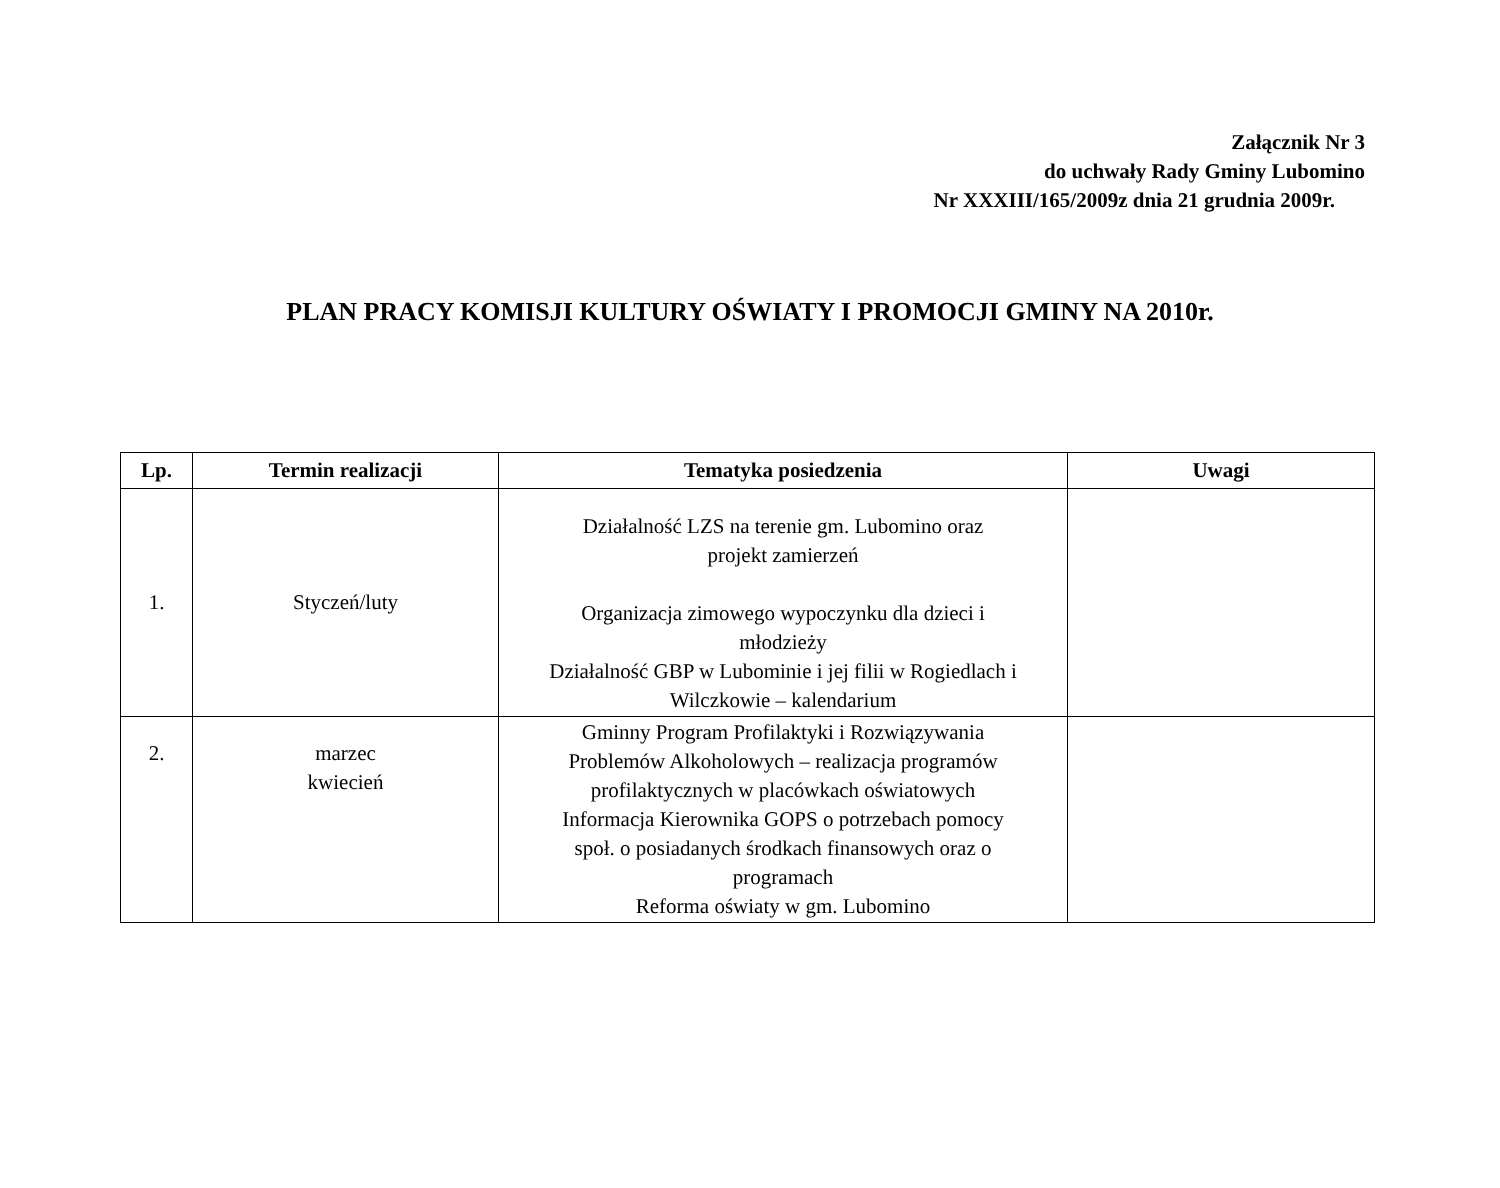Załącznik Nr 3
do uchwały Rady Gminy Lubomino
Nr XXXIII/165/2009z dnia 21 grudnia 2009r.
PLAN PRACY KOMISJI KULTURY OŚWIATY I PROMOCJI GMINY NA 2010r.
| Lp. | Termin realizacji | Tematyka posiedzenia | Uwagi |
| --- | --- | --- | --- |
| 1. | Styczeń/luty | Działalność LZS na terenie gm. Lubomino oraz projekt zamierzeń Organizacja zimowego wypoczynku dla dzieci i młodzieży Działalność GBP w Lubominie i jej filii w Rogiedlach i Wilczkowie – kalendarium | |
| 2. | marzec kwiecień | Gminny Program Profilaktyki i Rozwiązywania Problemów Alkoholowych – realizacja programów profilaktycznych w placówkach oświatowych Informacja Kierownika GOPS o potrzebach pomocy społ. o posiadanych środkach finansowych oraz o programach Reforma oświaty w gm. Lubomino | |